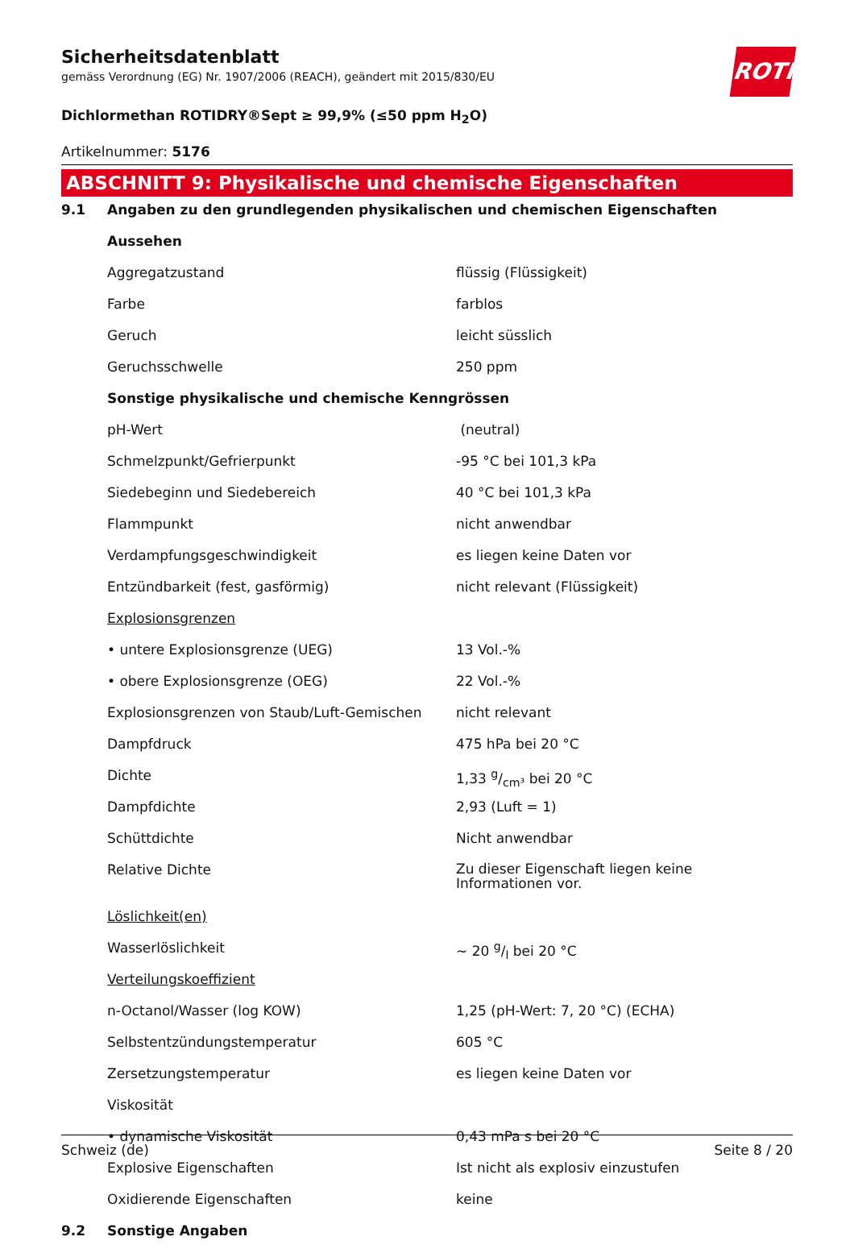ROTH
Sicherheitsdatenblatt
gemäss Verordnung (EG) Nr. 1907/2006 (REACH), geändert mit 2015/830/EU
Dichlormethan ROTIDRY®Sept ≥ 99,9% (≤50 ppm H<sub>2</sub>O)
Artikelnummer: 5176
ABSCHNITT 9: Physikalische und chemische Eigenschaften
| 9.1 | Angaben zu den grundlegenden physikalischen und chemischen Eigenschaften | |
| | Aussehen | |
| | Aggregatzustand | flüssig (Flüssigkeit) |
| | Farbe | farblos |
| | Geruch | leicht süsslich |
| | Geruchsschwelle | 250 ppm |
| | Sonstige physikalische und chemische Kenngrössen | |
| | pH-Wert | (neutral) |
| | Schmelzpunkt/Gefrierpunkt | -95 °C bei 101,3 kPa |
| | Siedebeginn und Siedebereich | 40 °C bei 101,3 kPa |
| | Flammpunkt | nicht anwendbar |
| | Verdampfungsgeschwindigkeit | es liegen keine Daten vor |
| | Entzündbarkeit (fest, gasförmig) | nicht relevant (Flüssigkeit) |
| | Explosionsgrenzen | |
| | • untere Explosionsgrenze (UEG) | 13 Vol.-% |
| | • obere Explosionsgrenze (OEG) | 22 Vol.-% |
| | Explosionsgrenzen von Staub/Luft-Gemischen | nicht relevant |
| | Dampfdruck | 475 hPa bei 20 °C |
| | Dichte | 1,33 g/cm³ bei 20 °C |
| | Dampfdichte | 2,93 (Luft = 1) |
| | Schüttdichte | Nicht anwendbar |
| | Relative Dichte | Zu dieser Eigenschaft liegen keine Informationen vor. |
| | Löslichkeit(en) | |
| | Wasserlöslichkeit | ~ 20 g/l bei 20 °C |
| | Verteilungskoeffizient | |
| | n-Octanol/Wasser (log KOW) | 1,25 (pH-Wert: 7, 20 °C) (ECHA) |
| | Selbstentzündungstemperatur | 605 °C |
| | Zersetzungstemperatur | es liegen keine Daten vor |
| | Viskosität | |
| | • dynamische Viskosität | 0,43 mPa s bei 20 °C |
| | Explosive Eigenschaften | Ist nicht als explosiv einzustufen |
| | Oxidierende Eigenschaften | keine |
| 9.2 | Sonstige Angaben | |
Schweiz (de) Seite 8 / 20